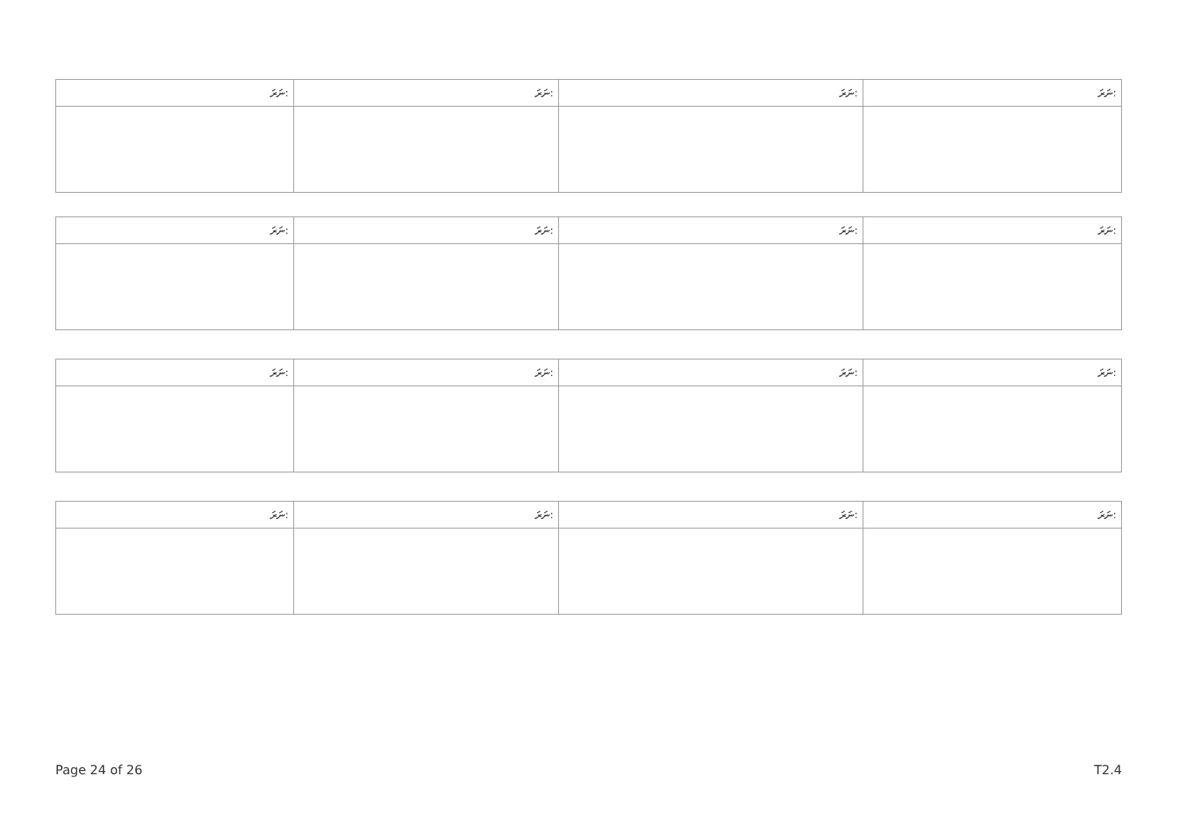| ނަރަ: | ނަރަ: | ނަރަ: | ނަރަ: |
| --- | --- | --- | --- |
| ނަރަ: | ނަރަ: | ނަރަ: | ނަރަ: |
| --- | --- | --- | --- |
| ނަރަ: | ނަރަ: | ނަރަ: | ނަރަ: |
| --- | --- | --- | --- |
| ނަރަ: | ނަރަ: | ނަރަ: | ނަރަ: |
| --- | --- | --- | --- |
Page 24 of 26 T2.4